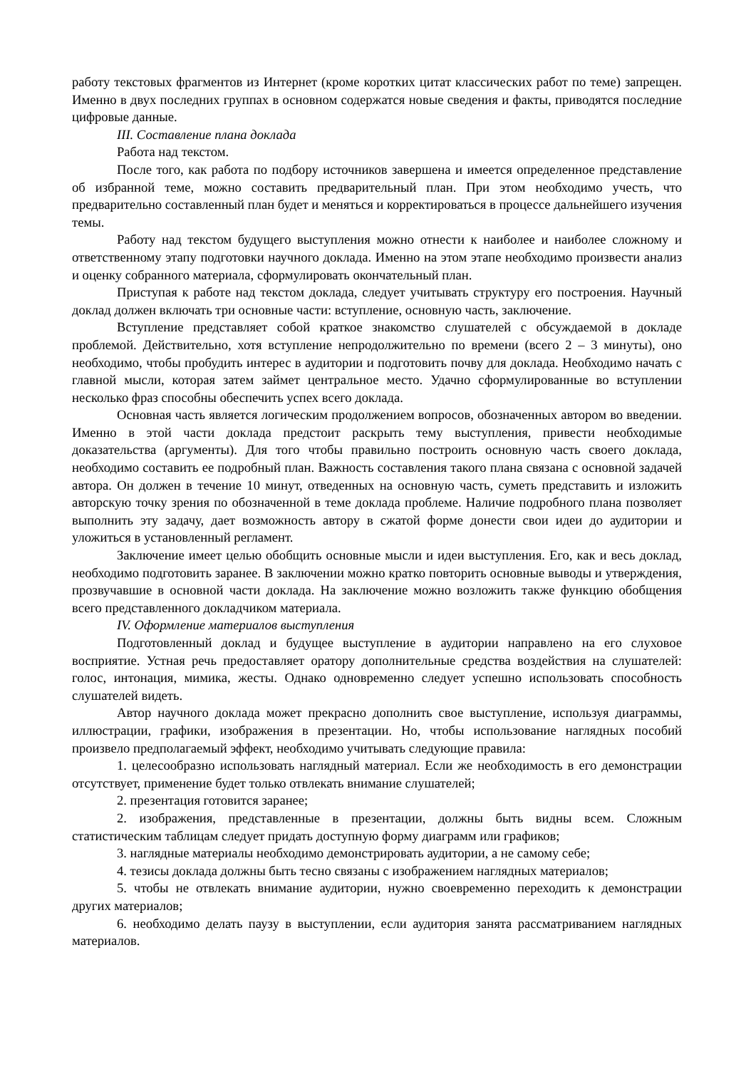работу текстовых фрагментов из Интернет (кроме коротких цитат классических работ по теме) запрещен. Именно в двух последних группах в основном содержатся новые сведения и факты, приводятся последние цифровые данные.
III. Составление плана доклада
Работа над текстом.
После того, как работа по подбору источников завершена и имеется определенное представление об избранной теме, можно составить предварительный план. При этом необходимо учесть, что предварительно составленный план будет и меняться и корректироваться в процессе дальнейшего изучения темы.
Работу над текстом будущего выступления можно отнести к наиболее и наиболее сложному и ответственному этапу подготовки научного доклада. Именно на этом этапе необходимо произвести анализ и оценку собранного материала, сформулировать окончательный план.
Приступая к работе над текстом доклада, следует учитывать структуру его построения. Научный доклад должен включать три основные части: вступление, основную часть, заключение.
Вступление представляет собой краткое знакомство слушателей с обсуждаемой в докладе проблемой. Действительно, хотя вступление непродолжительно по времени (всего 2 – 3 минуты), оно необходимо, чтобы пробудить интерес в аудитории и подготовить почву для доклада. Необходимо начать с главной мысли, которая затем займет центральное место. Удачно сформулированные во вступлении несколько фраз способны обеспечить успех всего доклада.
Основная часть является логическим продолжением вопросов, обозначенных автором во введении. Именно в этой части доклада предстоит раскрыть тему выступления, привести необходимые доказательства (аргументы). Для того чтобы правильно построить основную часть своего доклада, необходимо составить ее подробный план. Важность составления такого плана связана с основной задачей автора. Он должен в течение 10 минут, отведенных на основную часть, суметь представить и изложить авторскую точку зрения по обозначенной в теме доклада проблеме. Наличие подробного плана позволяет выполнить эту задачу, дает возможность автору в сжатой форме донести свои идеи до аудитории и уложиться в установленный регламент.
Заключение имеет целью обобщить основные мысли и идеи выступления. Его, как и весь доклад, необходимо подготовить заранее. В заключении можно кратко повторить основные выводы и утверждения, прозвучавшие в основной части доклада. На заключение можно возложить также функцию обобщения всего представленного докладчиком материала.
IV. Оформление материалов выступления
Подготовленный доклад и будущее выступление в аудитории направлено на его слуховое восприятие. Устная речь предоставляет оратору дополнительные средства воздействия на слушателей: голос, интонация, мимика, жесты. Однако одновременно следует успешно использовать способность слушателей видеть.
Автор научного доклада может прекрасно дополнить свое выступление, используя диаграммы, иллюстрации, графики, изображения в презентации. Но, чтобы использование наглядных пособий произвело предполагаемый эффект, необходимо учитывать следующие правила:
1. целесообразно использовать наглядный материал. Если же необходимость в его демонстрации отсутствует, применение будет только отвлекать внимание слушателей;
2. презентация готовится заранее;
2. изображения, представленные в презентации, должны быть видны всем. Сложным статистическим таблицам следует придать доступную форму диаграмм или графиков;
3. наглядные материалы необходимо демонстрировать аудитории, а не самому себе;
4. тезисы доклада должны быть тесно связаны с изображением наглядных материалов;
5. чтобы не отвлекать внимание аудитории, нужно своевременно переходить к демонстрации других материалов;
6. необходимо делать паузу в выступлении, если аудитория занята рассматриванием наглядных материалов.